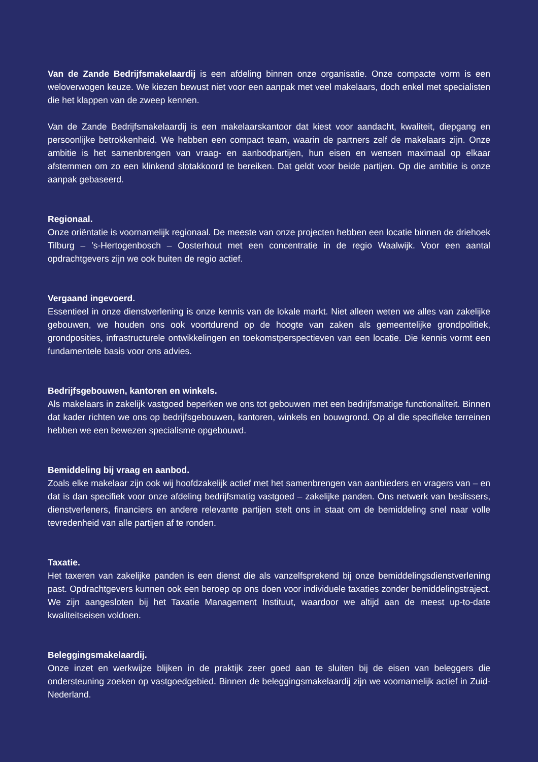Van de Zande Bedrijfsmakelaardij is een afdeling binnen onze organisatie. Onze compacte vorm is een weloverwogen keuze. We kiezen bewust niet voor een aanpak met veel makelaars, doch enkel met specialisten die het klappen van de zweep kennen.
Van de Zande Bedrijfsmakelaardij is een makelaarskantoor dat kiest voor aandacht, kwaliteit, diepgang en persoonlijke betrokkenheid. We hebben een compact team, waarin de partners zelf de makelaars zijn. Onze ambitie is het samenbrengen van vraag- en aanbodpartijen, hun eisen en wensen maximaal op elkaar afstemmen om zo een klinkend slotakkoord te bereiken. Dat geldt voor beide partijen. Op die ambitie is onze aanpak gebaseerd.
Regionaal.
Onze oriëntatie is voornamelijk regionaal. De meeste van onze projecten hebben een locatie binnen de driehoek Tilburg – ’s-Hertogenbosch – Oosterhout met een concentratie in de regio Waalwijk. Voor een aantal opdrachtgevers zijn we ook buiten de regio actief.
Vergaand ingevoerd.
Essentieel in onze dienstverlening is onze kennis van de lokale markt. Niet alleen weten we alles van zakelijke gebouwen, we houden ons ook voortdurend op de hoogte van zaken als gemeentelijke grondpolitiek, grondposities, infrastructurele ontwikkelingen en toekomstperspectieven van een locatie. Die kennis vormt een fundamentele basis voor ons advies.
Bedrijfsgebouwen, kantoren en winkels.
Als makelaars in zakelijk vastgoed beperken we ons tot gebouwen met een bedrijfsmatige functionaliteit. Binnen dat kader richten we ons op bedrijfsgebouwen, kantoren, winkels en bouwgrond. Op al die specifieke terreinen hebben we een bewezen specialisme opgebouwd.
Bemiddeling bij vraag en aanbod.
Zoals elke makelaar zijn ook wij hoofdzakelijk actief met het samenbrengen van aanbieders en vragers van – en dat is dan specifiek voor onze afdeling bedrijfsmatig vastgoed – zakelijke panden. Ons netwerk van beslissers, dienstverleners, financiers en andere relevante partijen stelt ons in staat om de bemiddeling snel naar volle tevredenheid van alle partijen af te ronden.
Taxatie.
Het taxeren van zakelijke panden is een dienst die als vanzelfsprekend bij onze bemiddelingsdienstverlening past. Opdrachtgevers kunnen ook een beroep op ons doen voor individuele taxaties zonder bemiddelingstraject. We zijn aangesloten bij het Taxatie Management Instituut, waardoor we altijd aan de meest up-to-date kwaliteitseisen voldoen.
Beleggingsmakelaardij.
Onze inzet en werkwijze blijken in de praktijk zeer goed aan te sluiten bij de eisen van beleggers die ondersteuning zoeken op vastgoedgebied. Binnen de beleggingsmakelaardij zijn we voornamelijk actief in Zuid-Nederland.